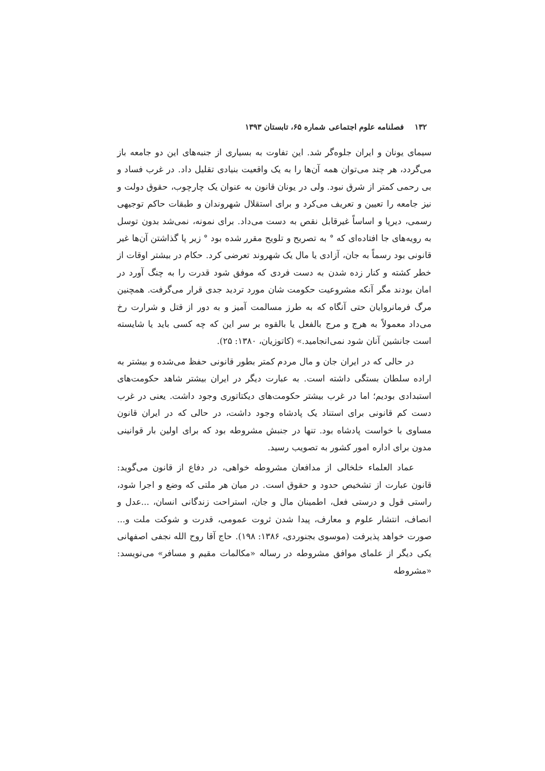۱۳۲ فصلنامه علوم اجتماعی شماره ۶۵، تابستان ۱۳۹۳
سیمای یونان و ایران جلوه‌گر شد. این تفاوت به بسیاری از جنبه‌های این دو جامعه باز می‌گردد، هر چند می‌توان همه آن‌ها را به یک واقعیت بنیادی تقلیل داد. در غرب فساد و بی رحمی کمتر از شرق نبود. ولی در یونان قانون به عنوان یک چارچوب، حقوق دولت و نیز جامعه را تعیین و تعریف می‌کرد و برای استقلال شهروندان و طبقات حاکم توجیهی رسمی، دیرپا و اساساً غیرقابل نقص به دست می‌داد. برای نمونه، نمی‌شد بدون توسل به رویه‌های جا افتاده‌ای که ° به تصریح و تلویح مقرر شده بود ° زیر پا گذاشتن آن‌ها غیر قانونی بود رسماً به جان، آزادی یا مال یک شهروند تعرضی کرد. حکام در بیشتر اوقات از خطر کشته و کنار زده شدن به دست فردی که موفق شود قدرت را به چنگ آورد در امان بودند مگر آنکه مشروعیت حکومت شان مورد تردید جدی قرار می‌گرفت. همچنین مرگ فرمانروایان حتی آنگاه که به طرز مسالمت آمیز و به دور از قتل و شرارت رخ می‌داد معمولاً به هرج و مرج بالفعل یا بالقوه بر سر این که چه کسی باید یا شایسته است جانشین آنان شود نمی‌انجامید.» (کاتوزیان، ۱۳۸۰: ۲۵).
در حالی که در ایران جان و مال مردم کمتر بطور قانونی حفظ می‌شده و بیشتر به اراده سلطان بستگی داشته است. به عبارت دیگر در ایران بیشتر شاهد حکومت‌های استبدادی بودیم؛ اما در غرب بیشتر حکومت‌های دیکتاتوری وجود داشت. یعنی در غرب دست کم قانونی برای استناد یک پادشاه وجود داشت، در حالی که در ایران قانون مساوی با خواست پادشاه بود. تنها در جنبش مشروطه بود که برای اولین بار قوانینی مدون برای اداره امور کشور به تصویب رسید.
عماد العلماء خلخالی از مدافعان مشروطه خواهی، در دفاع از قانون می‌گوید: قانون عبارت از تشخیص حدود و حقوق است. در میان هر ملتی که وضع و اجرا شود، راستی قول و درستی فعل، اطمینان مال و جان، استراحت زندگانی انسان، ...عدل و انصاف، انتشار علوم و معارف، پیدا شدن ثروت عمومی، قدرت و شوکت ملت و... صورت خواهد پذیرفت (موسوی بجنوردی، ۱۳۸۶: ۱۹۸). حاج آقا روح الله نجفی اصفهانی یکی دیگر از علمای موافق مشروطه در رساله «مکالمات مقیم و مسافر» می‌نویسد: «مشروطه